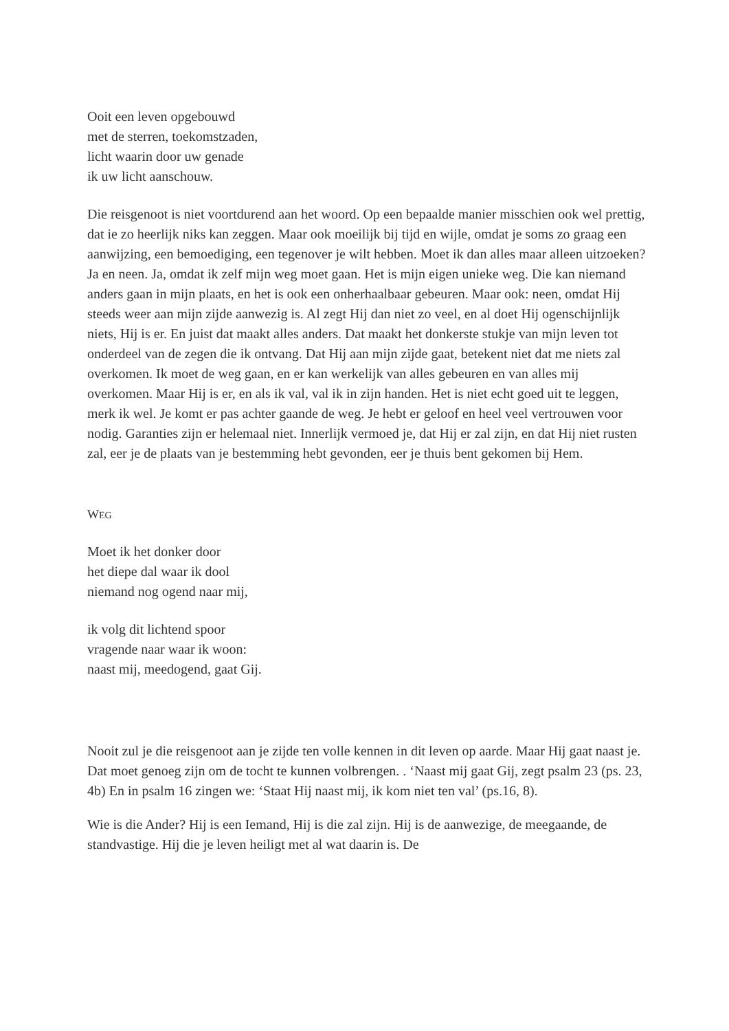Ooit een leven opgebouwd
met de sterren, toekomstzaden,
licht waarin door uw genade
ik uw licht aanschouw.
Die reisgenoot is niet voortdurend aan het woord. Op een bepaalde manier misschien ook wel prettig, dat ie zo heerlijk niks kan zeggen. Maar ook moeilijk bij tijd en wijle, omdat je soms zo graag een aanwijzing, een bemoediging, een tegenover je wilt hebben. Moet ik dan alles maar alleen uitzoeken? Ja en neen. Ja, omdat ik zelf mijn weg moet gaan. Het is mijn eigen unieke weg. Die kan niemand anders gaan in mijn plaats, en het is ook een onherhaalbaar gebeuren. Maar ook: neen, omdat Hij steeds weer aan mijn zijde aanwezig is. Al zegt Hij dan niet zo veel, en al doet Hij ogenschijnlijk niets, Hij is er. En juist dat maakt alles anders. Dat maakt het donkerste stukje van mijn leven tot onderdeel van de zegen die ik ontvang. Dat Hij aan mijn zijde gaat, betekent niet dat me niets zal overkomen. Ik moet de weg gaan, en er kan werkelijk van alles gebeuren en van alles mij overkomen. Maar Hij is er, en als ik val, val ik in zijn handen. Het is niet echt goed uit te leggen, merk ik wel. Je komt er pas achter gaande de weg. Je hebt er geloof en heel veel vertrouwen voor nodig. Garanties zijn er helemaal niet. Innerlijk vermoed je, dat Hij er zal zijn, en dat Hij niet rusten zal, eer je de plaats van je bestemming hebt gevonden, eer je thuis bent gekomen bij Hem.
WEG
Moet ik het donker door
het diepe dal waar ik dool
niemand nog ogend naar mij,
ik volg dit lichtend spoor
vragende naar waar ik woon:
naast mij, meedogend, gaat Gij.
Nooit zul je die reisgenoot aan je zijde ten volle kennen in dit leven op aarde. Maar Hij gaat naast je. Dat moet genoeg zijn om de tocht te kunnen volbrengen. . ‘Naast mij gaat Gij, zegt psalm 23 (ps. 23, 4b) En in psalm 16 zingen we: ‘Staat Hij naast mij, ik kom niet ten val’ (ps.16, 8).
Wie is die Ander? Hij is een Iemand, Hij is die zal zijn. Hij is de aanwezige, de meegaande, de standvastige. Hij die je leven heiligt met al wat daarin is. De